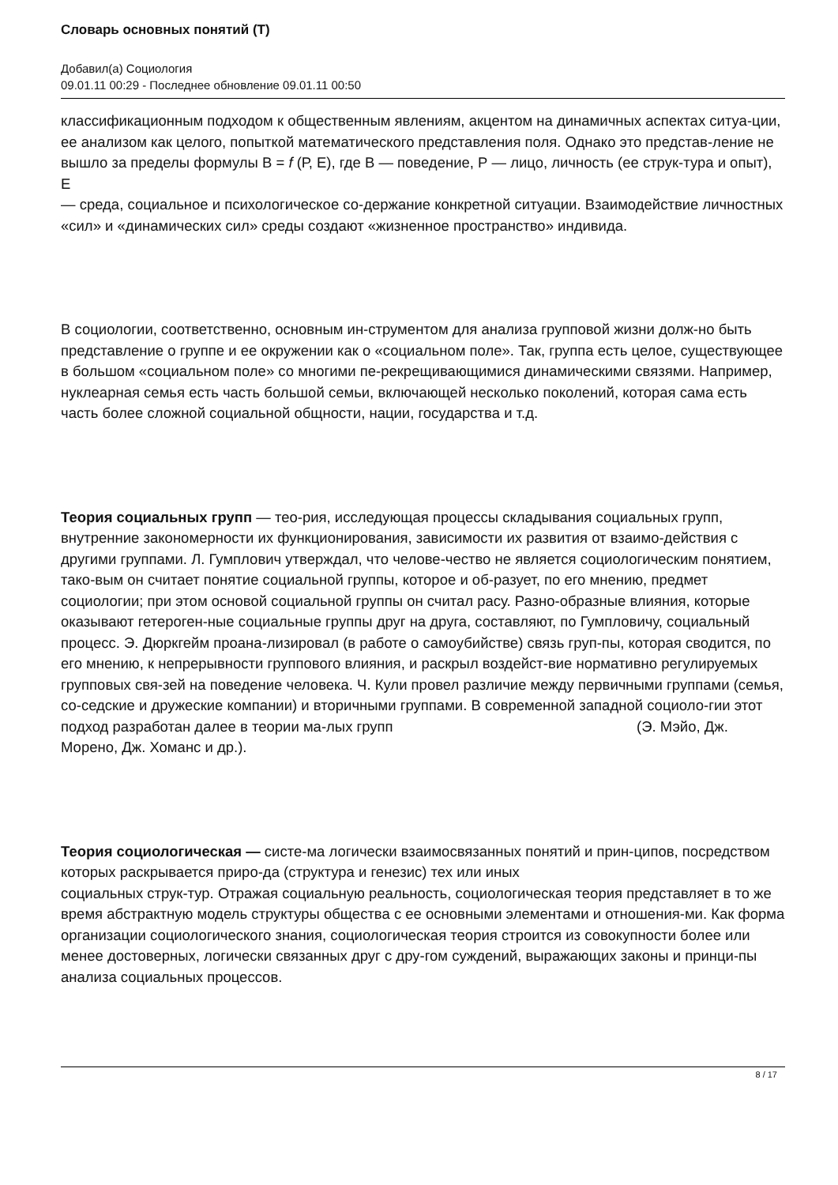Словарь основных понятий (Т)
Добавил(а) Социология
09.01.11 00:29 - Последнее обновление 09.01.11 00:50
классификационным подходом к общественным явлениям, акцентом на динамичных аспектах ситуа-ции, ее анализом как целого, попыткой математического представления поля. Однако это представ-ление не вышло за пределы формулы В = f (Р, Е), где В — поведение, Р — лицо, личность (ее струк-тура и опыт), Е
— среда, социальное и психологическое со-держание конкретной ситуации. Взаимодействие личностных «сил» и «динамических сил» среды создают «жизненное пространство» индивида.
В социологии, соответственно, основным ин-струментом для анализа групповой жизни долж-но быть представление о группе и ее окружении как о «социальном поле». Так, группа есть целое, существующее в большом «социальном поле» со многими пе-рекрещивающимися динамическими связями. Например, нуклеарная семья есть часть большой семьи, включающей несколько поколений, которая сама есть часть более сложной социальной общности, нации, государства и т.д.
Теория социальных групп — тео-рия, исследующая процессы складывания социальных групп, внутренние закономерности их функционирования, зависимости их развития от взаимо-действия с другими группами. Л. Гумплович утверждал, что челове-чество не является социологическим понятием, тако-вым он считает понятие социальной группы, которое и об-разует, по его мнению, предмет социологии; при этом основой социальной группы он считал расу. Разно-образные влияния, которые оказывают гетероген-ные социальные группы друг на друга, составляют, по Гумпловичу, социальный процесс. Э. Дюркгейм проана-лизировал (в работе о самоубийстве) связь груп-пы, которая сводится, по его мнению, к непрерывности группового влияния, и раскрыл воздейст-вие нормативно регулируемых групповых свя-зей на поведение человека. Ч. Кули провел различие между первичными группами (семья, со-седские и дружеские компании) и вторичными группами. В современной западной социоло-гии этот подход разработан далее в теории ма-лых групп (Э. Мэйо, Дж. Морено, Дж. Хоманс и др.).
Теория социологическая — систе-ма логически взаимосвязанных понятий и прин-ципов, посредством которых раскрывается приро-да (структура и генезис) тех или иных социальных струк-тур. Отражая социальную реальность, социологическая теория представляет в то же время абстрактную модель структуры общества с ее основными элементами и отношения-ми. Как форма организации социологического знания, социологическая теория строится из совокупности более или менее достоверных, логически связанных друг с дру-гом суждений, выражающих законы и принци-пы анализа социальных процессов.
8 / 17